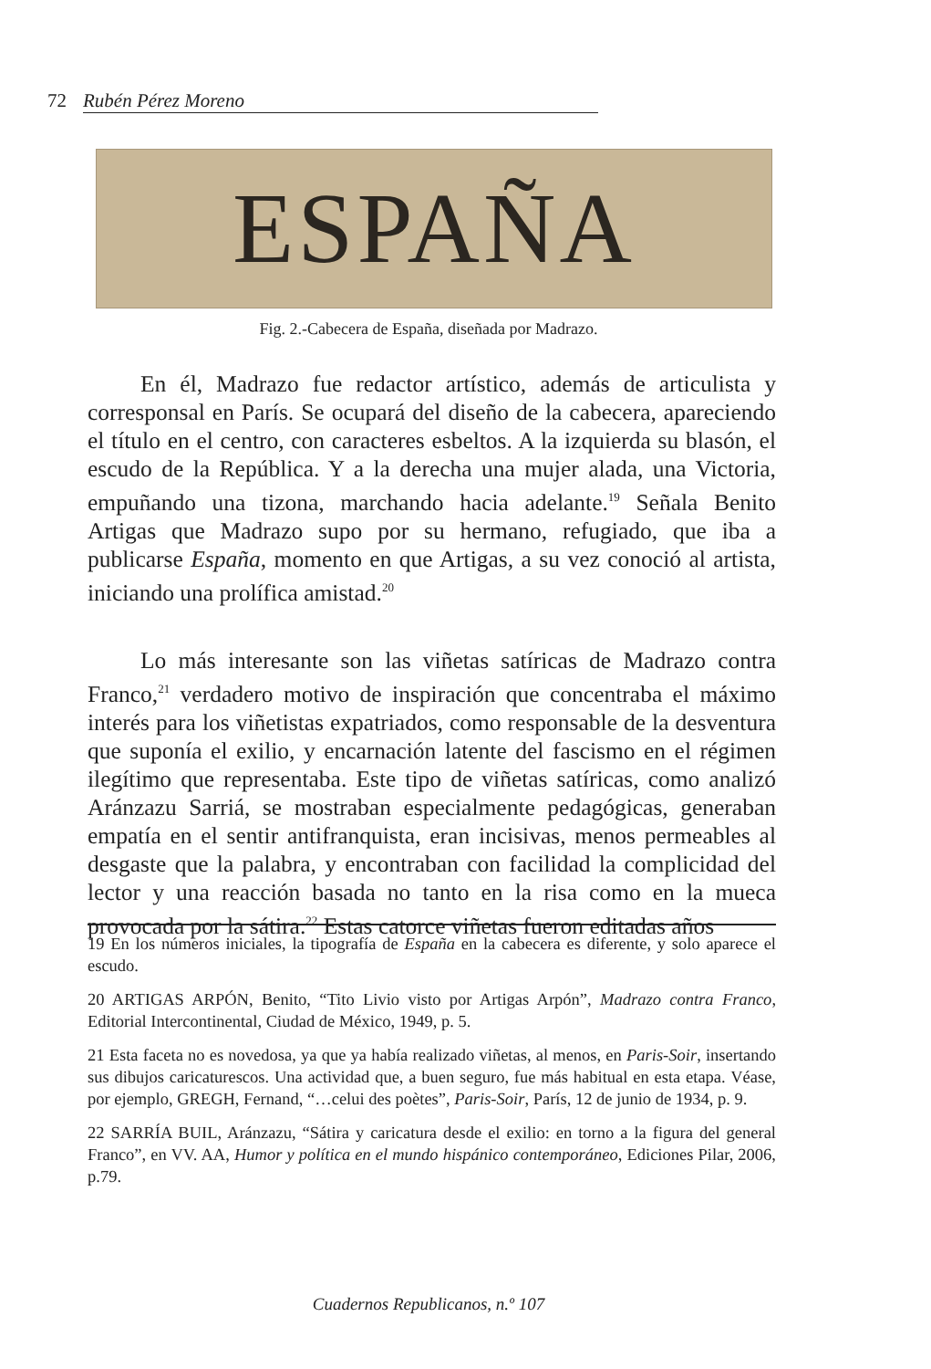72 Rubén Pérez Moreno
ESPAÑA
Fig. 2.-Cabecera de España, diseñada por Madrazo.
En él, Madrazo fue redactor artístico, además de articulista y corresponsal en París. Se ocupará del diseño de la cabecera, apareciendo el título en el centro, con caracteres esbeltos. A la izquierda su blasón, el escudo de la República. Y a la derecha una mujer alada, una Victoria, empuñando una tizona, marchando hacia adelante.<sup>19</sup> Señala Benito Artigas que Madrazo supo por su hermano, refugiado, que iba a publicarse España, momento en que Artigas, a su vez conoció al artista, iniciando una prolífica amistad.<sup>20</sup>
Lo más interesante son las viñetas satíricas de Madrazo contra Franco,<sup>21</sup> verdadero motivo de inspiración que concentraba el máximo interés para los viñetistas expatriados, como responsable de la desventura que suponía el exilio, y encarnación latente del fascismo en el régimen ilegítimo que representaba. Este tipo de viñetas satíricas, como analizó Aránzazu Sarriá, se mostraban especialmente pedagógicas, generaban empatía en el sentir antifranquista, eran incisivas, menos permeables al desgaste que la palabra, y encontraban con facilidad la complicidad del lector y una reacción basada no tanto en la risa como en la mueca provocada por la sátira.<sup>22</sup> Estas catorce viñetas fueron editadas años
19 En los números iniciales, la tipografía de España en la cabecera es diferente, y solo aparece el escudo.
20 ARTIGAS ARPÓN, Benito, “Tito Livio visto por Artigas Arpón”, Madrazo contra Franco, Editorial Intercontinental, Ciudad de México, 1949, p. 5.
21 Esta faceta no es novedosa, ya que ya había realizado viñetas, al menos, en Paris-Soir, insertando sus dibujos caricaturescos. Una actividad que, a buen seguro, fue más habitual en esta etapa. Véase, por ejemplo, GREGH, Fernand, “…celui des poètes”, Paris-Soir, París, 12 de junio de 1934, p. 9.
22 SARRÍA BUIL, Aránzazu, “Sátira y caricatura desde el exilio: en torno a la figura del general Franco”, en VV. AA, Humor y política en el mundo hispánico contemporáneo, Ediciones Pilar, 2006, p.79.
Cuadernos Republicanos, n.º 107